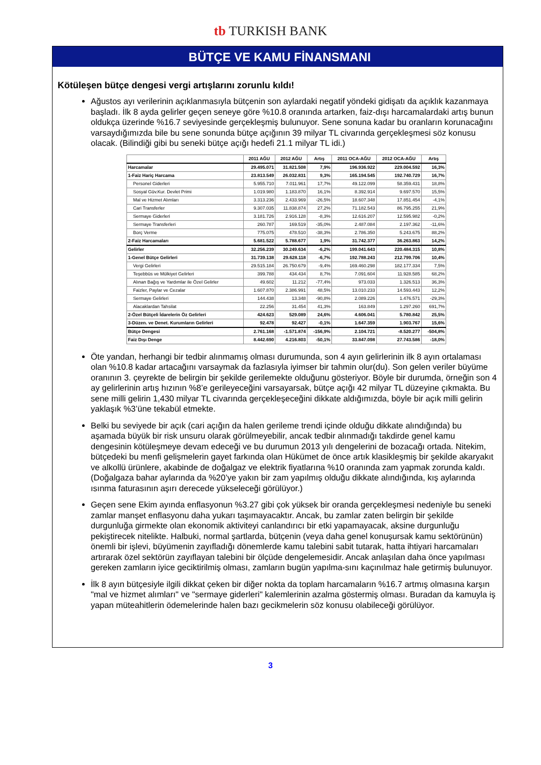tb TURKISH BANK
BÜTÇE VE KAMU FİNANSMANI
Kötüleşen bütçe dengesi vergi artışlarını zorunlu kıldı!
Ağustos ayı verilerinin açıklanmasıyla bütçenin son aylardaki negatif yöndeki gidişatı da açıklık kazanmaya başladı. İlk 8 ayda gelirler geçen seneye göre %10.8 oranında artarken, faiz-dışı harcamalardaki artış bunun oldukça üzerinde %16.7 seviyesinde gerçekleşmiş bulunuyor. Sene sonuna kadar bu oranların korunacağını varsaydığımızda bile bu sene sonunda bütçe açığının 39 milyar TL civarında gerçekleşmesi söz konusu olacak. (Bilindiği gibi bu seneki bütçe açığı hedefi 21.1 milyar TL idi.)
| | 2011 AĞU | 2012 AĞU | Artış | 2011 OCA-AĞU | 2012 OCA-AĞU | Artış |
| --- | --- | --- | --- | --- | --- | --- |
| Harcamalar | 29.495.071 | 31.821.508 | 7,9% | 196.936.922 | 229.004.592 | 16,3% |
| 1-Faiz Hariç Harcama | 23.813.549 | 26.032.831 | 9,3% | 165.194.545 | 192.740.729 | 16,7% |
| Personel Giderleri | 5.955.710 | 7.011.961 | 17,7% | 49.122.099 | 58.359.431 | 18,8% |
| Sosyal Güv.Kur. Devlet Primi | 1.019.980 | 1.183.870 | 16,1% | 8.392.914 | 9.697.570 | 15,5% |
| Mal ve Hizmet Alımları | 3.313.236 | 2.433.969 | -26,5% | 18.607.348 | 17.851.454 | -4,1% |
| Cari Transferler | 9.307.035 | 11.838.874 | 27,2% | 71.182.543 | 86.795.255 | 21,9% |
| Sermaye Giderleri | 3.181.726 | 2.916.128 | -8,3% | 12.616.207 | 12.595.982 | -0,2% |
| Sermaye Transferleri | 260.787 | 169.519 | -35,0% | 2.487.084 | 2.197.362 | -11,6% |
| Borç Verme | 775.075 | 478.510 | -38,3% | 2.786.350 | 5.243.675 | 88,2% |
| 2-Faiz Harcamaları | 5.681.522 | 5.788.677 | 1,9% | 31.742.377 | 36.263.863 | 14,2% |
| Gelirler | 32.256.239 | 30.249.634 | -6,2% | 199.041.643 | 220.484.315 | 10,8% |
| 1-Genel Bütçe Gelirleri | 31.739.138 | 29.628.118 | -6,7% | 192.788.243 | 212.799.706 | 10,4% |
| Vergi Gelirleri | 29.515.184 | 26.750.679 | -9,4% | 169.460.298 | 182.177.334 | 7,5% |
| Teşebbüs ve Mülkiyet Gelirleri | 399.788 | 434.434 | 8,7% | 7.091.604 | 11.928.585 | 68,2% |
| Alınan Bağış ve Yardımlar ile Özel Gelirler | 49.602 | 11.212 | -77,4% | 973.033 | 1.326.513 | 36,3% |
| Faizler, Paylar ve Cezalar | 1.607.870 | 2.386.991 | 48,5% | 13.010.233 | 14.593.443 | 12,2% |
| Sermaye Gelirleri | 144.438 | 13.348 | -90,8% | 2.089.226 | 1.476.571 | -29,3% |
| Alacaklardan Tahsilat | 22.256 | 31.454 | 41,3% | 163.849 | 1.297.260 | 691,7% |
| 2-Özel Bütçeli İdarelerin Öz Gelirleri | 424.623 | 529.089 | 24,6% | 4.606.041 | 5.780.842 | 25,5% |
| 3-Düzen. ve Denet. Kurumların Gelirleri | 92.478 | 92.427 | -0,1% | 1.647.359 | 1.903.767 | 15,6% |
| Bütçe Dengesi | 2.761.168 | -1.571.874 | -156,9% | 2.104.721 | -8.520.277 | -504,8% |
| Faiz Dışı Denge | 8.442.690 | 4.216.803 | -50,1% | 33.847.098 | 27.743.586 | -18,0% |
Öte yandan, herhangi bir tedbir alınmamış olması durumunda, son 4 ayın gelirlerinin ilk 8 ayın ortalaması olan %10.8 kadar artacağını varsaymak da fazlasıyla iyimser bir tahmin olur(du). Son gelen veriler büyüme oranının 3. çeyrekte de belirgin bir şekilde gerilemekte olduğunu gösteriyor. Böyle bir durumda, örneğin son 4 ay gelirlerinin artış hızının %8’e gerileyeceğini varsayarsak, bütçe açığı 42 milyar TL düzeyine çıkmakta. Bu sene milli gelirin 1,430 milyar TL civarında gerçekleşeceğini dikkate aldığımızda, böyle bir açık milli gelirin yaklaşık %3’üne tekabül etmekte.
Belki bu seviyede bir açık (cari açığın da halen gerileme trendi içinde olduğu dikkate alındığında) bu aşamada büyük bir risk unsuru olarak görülmeyebilir, ancak tedbir alınmadığı takdirde genel kamu dengesinin kötüleşmeye devam edeceği ve bu durumun 2013 yılı dengelerini de bozacağı ortada. Nitekim, bütçedeki bu menfi gelişmelerin gayet farkında olan Hükümet de önce artık klasikleşmiş bir şekilde akaryakıt ve alkollü ürünlere, akabinde de doğalgaz ve elektrik fiyatlarına %10 oranında zam yapmak zorunda kaldı. (Doğalgaza bahar aylarında da %20’ye yakın bir zam yapılmış olduğu dikkate alındığında, kış aylarında ısınma faturasının aşırı derecede yükseleceği görülüyor.)
Geçen sene Ekim ayında enflasyonun %3.27 gibi çok yüksek bir oranda gerçekleşmesi nedeniyle bu seneki zamlar manşet enflasyonu daha yukarı taşımayacaktır. Ancak, bu zamlar zaten belirgin bir şekilde durgunluğa girmekte olan ekonomik aktiviteyi canlandırıcı bir etki yapamayacak, aksine durgunluğu pekiştirecek nitelikte. Halbuki, normal şartlarda, bütçenin (veya daha genel konuşursak kamu sektörünün) önemli bir işlevi, büyümenin zayıfladığı dönemlerde kamu talebini sabit tutarak, hatta ihtiyari harcamaları artırarak özel sektörün zayıflayan talebini bir ölçüde dengelemesidir. Ancak anlaşılan daha önce yapılması gereken zamların iyice geciktirilmiş olması, zamların bugün yapılma-sını kaçınılmaz hale getirmiş bulunuyor.
İlk 8 ayın bütçesiyle ilgili dikkat çeken bir diğer nokta da toplam harcamaların %16.7 artmış olmasına karşın "mal ve hizmet alımları" ve "sermaye giderleri" kalemlerinin azalma göstermiş olması. Buradan da kamuyla iş yapan müteahitlerin ödemelerinde halen bazı gecikmelerin söz konusu olabileceği görülüyor.
3